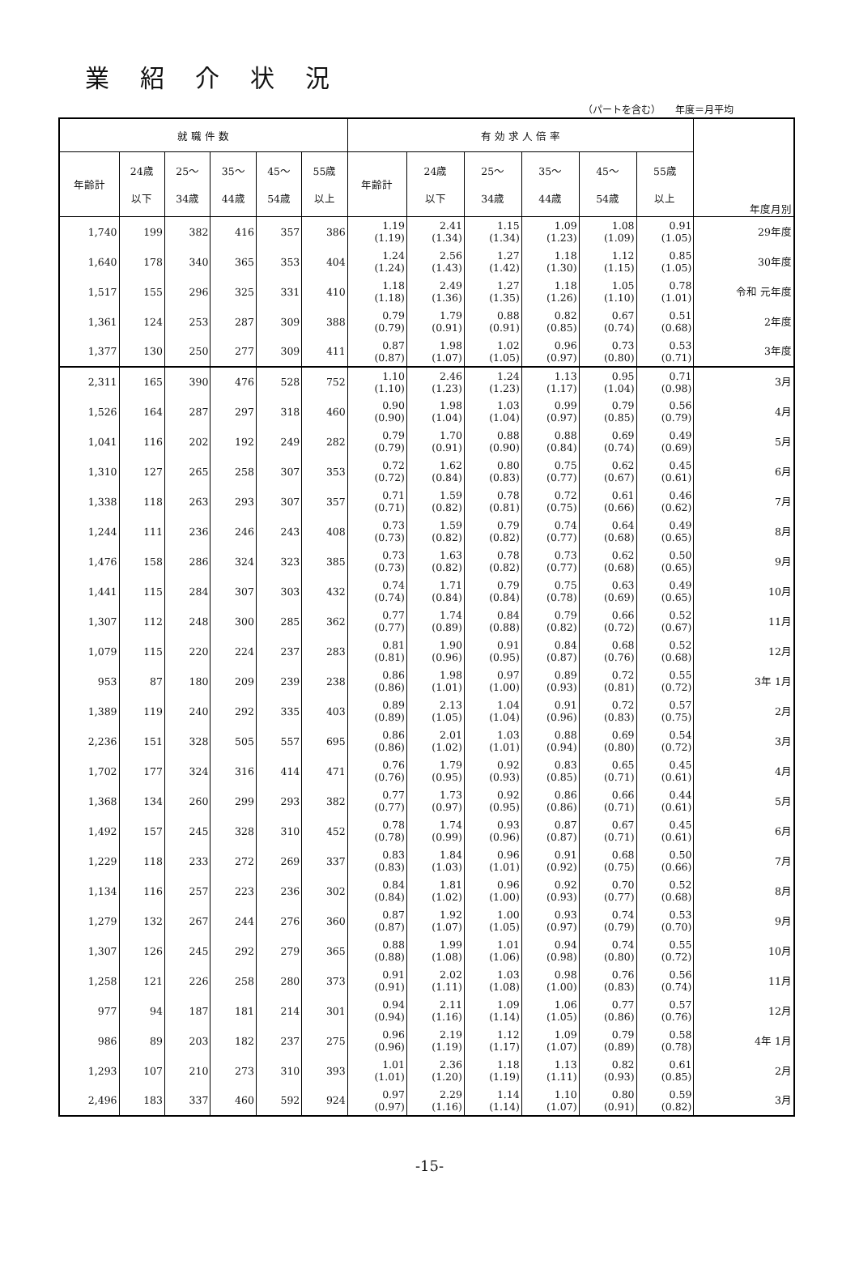業紹介状況
（パートを含む）　　年度＝月平均
| 就 職 件 数 | | | | | | 有 効 求 人 倍 率 | | | | | | 年度月別 |
| --- | --- | --- | --- | --- | --- | --- | --- | --- | --- | --- | --- | --- |
| 年齢計 | 24歳 以下 | 25～ 34歳 | 35～ 44歳 | 45～ 54歳 | 55歳 以上 | 年齢計 | 24歳 以下 | 25～ 34歳 | 35～ 44歳 | 45～ 54歳 | 55歳 以上 | |
| 1,740 | 199 | 382 | 416 | 357 | 386 | 1.19 (1.19) | 2.41 (1.34) | 1.15 (1.34) | 1.09 (1.23) | 1.08 (1.09) | 0.91 (1.05) | 29年度 |
| 1,640 | 178 | 340 | 365 | 353 | 404 | 1.24 (1.24) | 2.56 (1.43) | 1.27 (1.42) | 1.18 (1.30) | 1.12 (1.15) | 0.85 (1.05) | 30年度 |
| 1,517 | 155 | 296 | 325 | 331 | 410 | 1.18 (1.18) | 2.49 (1.36) | 1.27 (1.35) | 1.18 (1.26) | 1.05 (1.10) | 0.78 (1.01) | 令和 元年度 |
| 1,361 | 124 | 253 | 287 | 309 | 388 | 0.79 (0.79) | 1.79 (0.91) | 0.88 (0.91) | 0.82 (0.85) | 0.67 (0.74) | 0.51 (0.68) | 2年度 |
| 1,377 | 130 | 250 | 277 | 309 | 411 | 0.87 (0.87) | 1.98 (1.07) | 1.02 (1.05) | 0.96 (0.97) | 0.73 (0.80) | 0.53 (0.71) | 3年度 |
| 2,311 | 165 | 390 | 476 | 528 | 752 | 1.10 (1.10) | 2.46 (1.23) | 1.24 (1.23) | 1.13 (1.17) | 0.95 (1.04) | 0.71 (0.98) | 3月 |
| 1,526 | 164 | 287 | 297 | 318 | 460 | 0.90 (0.90) | 1.98 (1.04) | 1.03 (1.04) | 0.99 (0.97) | 0.79 (0.85) | 0.56 (0.79) | 4月 |
| 1,041 | 116 | 202 | 192 | 249 | 282 | 0.79 (0.79) | 1.70 (0.91) | 0.88 (0.90) | 0.88 (0.84) | 0.69 (0.74) | 0.49 (0.69) | 5月 |
| 1,310 | 127 | 265 | 258 | 307 | 353 | 0.72 (0.72) | 1.62 (0.84) | 0.80 (0.83) | 0.75 (0.77) | 0.62 (0.67) | 0.45 (0.61) | 6月 |
| 1,338 | 118 | 263 | 293 | 307 | 357 | 0.71 (0.71) | 1.59 (0.82) | 0.78 (0.81) | 0.72 (0.75) | 0.61 (0.66) | 0.46 (0.62) | 7月 |
| 1,244 | 111 | 236 | 246 | 243 | 408 | 0.73 (0.73) | 1.59 (0.82) | 0.79 (0.82) | 0.74 (0.77) | 0.64 (0.68) | 0.49 (0.65) | 8月 |
| 1,476 | 158 | 286 | 324 | 323 | 385 | 0.73 (0.73) | 1.63 (0.82) | 0.78 (0.82) | 0.73 (0.77) | 0.62 (0.68) | 0.50 (0.65) | 9月 |
| 1,441 | 115 | 284 | 307 | 303 | 432 | 0.74 (0.74) | 1.71 (0.84) | 0.79 (0.84) | 0.75 (0.78) | 0.63 (0.69) | 0.49 (0.65) | 10月 |
| 1,307 | 112 | 248 | 300 | 285 | 362 | 0.77 (0.77) | 1.74 (0.89) | 0.84 (0.88) | 0.79 (0.82) | 0.66 (0.72) | 0.52 (0.67) | 11月 |
| 1,079 | 115 | 220 | 224 | 237 | 283 | 0.81 (0.81) | 1.90 (0.96) | 0.91 (0.95) | 0.84 (0.87) | 0.68 (0.76) | 0.52 (0.68) | 12月 |
| 953 | 87 | 180 | 209 | 239 | 238 | 0.86 (0.86) | 1.98 (1.01) | 0.97 (1.00) | 0.89 (0.93) | 0.72 (0.81) | 0.55 (0.72) | 3年 1月 |
| 1,389 | 119 | 240 | 292 | 335 | 403 | 0.89 (0.89) | 2.13 (1.05) | 1.04 (1.04) | 0.91 (0.96) | 0.72 (0.83) | 0.57 (0.75) | 2月 |
| 2,236 | 151 | 328 | 505 | 557 | 695 | 0.86 (0.86) | 2.01 (1.02) | 1.03 (1.01) | 0.88 (0.94) | 0.69 (0.80) | 0.54 (0.72) | 3月 |
| 1,702 | 177 | 324 | 316 | 414 | 471 | 0.76 (0.76) | 1.79 (0.95) | 0.92 (0.93) | 0.83 (0.85) | 0.65 (0.71) | 0.45 (0.61) | 4月 |
| 1,368 | 134 | 260 | 299 | 293 | 382 | 0.77 (0.77) | 1.73 (0.97) | 0.92 (0.95) | 0.86 (0.86) | 0.66 (0.71) | 0.44 (0.61) | 5月 |
| 1,492 | 157 | 245 | 328 | 310 | 452 | 0.78 (0.78) | 1.74 (0.99) | 0.93 (0.96) | 0.87 (0.87) | 0.67 (0.71) | 0.45 (0.61) | 6月 |
| 1,229 | 118 | 233 | 272 | 269 | 337 | 0.83 (0.83) | 1.84 (1.03) | 0.96 (1.01) | 0.91 (0.92) | 0.68 (0.75) | 0.50 (0.66) | 7月 |
| 1,134 | 116 | 257 | 223 | 236 | 302 | 0.84 (0.84) | 1.81 (1.02) | 0.96 (1.00) | 0.92 (0.93) | 0.70 (0.77) | 0.52 (0.68) | 8月 |
| 1,279 | 132 | 267 | 244 | 276 | 360 | 0.87 (0.87) | 1.92 (1.07) | 1.00 (1.05) | 0.93 (0.97) | 0.74 (0.79) | 0.53 (0.70) | 9月 |
| 1,307 | 126 | 245 | 292 | 279 | 365 | 0.88 (0.88) | 1.99 (1.08) | 1.01 (1.06) | 0.94 (0.98) | 0.74 (0.80) | 0.55 (0.72) | 10月 |
| 1,258 | 121 | 226 | 258 | 280 | 373 | 0.91 (0.91) | 2.02 (1.11) | 1.03 (1.08) | 0.98 (1.00) | 0.76 (0.83) | 0.56 (0.74) | 11月 |
| 977 | 94 | 187 | 181 | 214 | 301 | 0.94 (0.94) | 2.11 (1.16) | 1.09 (1.14) | 1.06 (1.05) | 0.77 (0.86) | 0.57 (0.76) | 12月 |
| 986 | 89 | 203 | 182 | 237 | 275 | 0.96 (0.96) | 2.19 (1.19) | 1.12 (1.17) | 1.09 (1.07) | 0.79 (0.89) | 0.58 (0.78) | 4年 1月 |
| 1,293 | 107 | 210 | 273 | 310 | 393 | 1.01 (1.01) | 2.36 (1.20) | 1.18 (1.19) | 1.13 (1.11) | 0.82 (0.93) | 0.61 (0.85) | 2月 |
| 2,496 | 183 | 337 | 460 | 592 | 924 | 0.97 (0.97) | 2.29 (1.16) | 1.14 (1.14) | 1.10 (1.07) | 0.80 (0.91) | 0.59 (0.82) | 3月 |
-15-